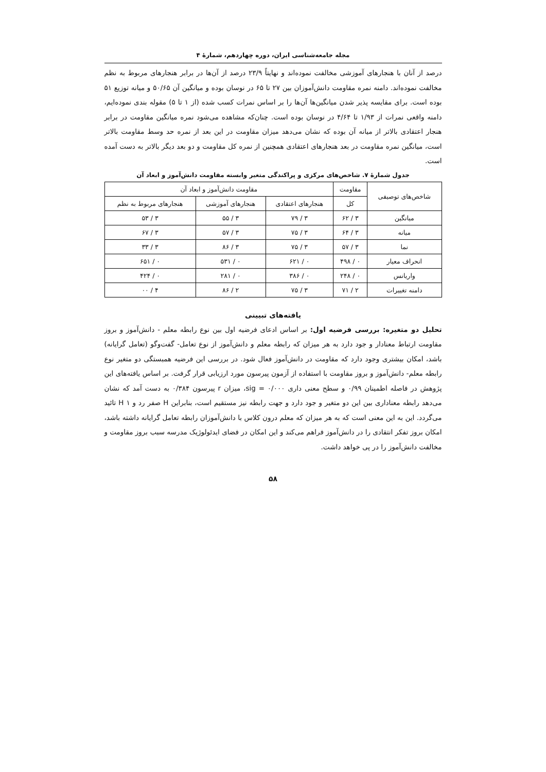مجله جامعه‌شناسی ایران، دوره چهاردهم، شمارۀ ۴
درصد از آنان با هنجارهای آموزشی مخالفت نموده‌اند و نهایتاً ۲۳/۹ درصد از آن‌ها در برابر هنجارهای مربوط به نظم مخالفت نموده‌اند. دامنه نمره مقاومت دانش‌آموزان بین ۲۷ تا ۶۵ در نوسان بوده و میانگین آن ۵۰/۶۵ و میانه توزیع ۵۱ بوده است. برای مقایسه پذیر شدن میانگین‌ها آن‌ها را بر اساس نمرات کسب شده (از ۱ تا ۵) مقوله بندی نموده‌ایم، دامنه واقعی نمرات از ۱/۹۳ تا ۴/۶۴ در نوسان بوده است. چنان‌که مشاهده می‌شود نمره میانگین مقاومت در برابر هنجار اعتقادی بالاتر از میانه آن بوده که نشان می‌دهد میزان مقاومت در این بعد از نمره حد وسط مقاومت بالاتر است، میانگین نمره مقاومت در بعد هنجارهای اعتقادی همچنین از نمره کل مقاومت و دو بعد دیگر بالاتر به دست آمده است.
جدول شمارۀ ۷. شاخص‌های مرکزی و پراکندگی متغیر وابسته مقاومت دانش‌آموز و ابعاد آن
| شاخص‌های توصیفی | مقاومت | مقاومت دانش‌آموز و ابعاد آن | | |
| --- | --- | --- | --- | --- |
| | کل | هنجارهای اعتقادی | هنجارهای آموزشی | هنجارهای مربوط به نظم |
| میانگین | ۳ / ۶۲ | ۳ / ۷۹ | ۳ / ۵۵ | ۳ / ۵۳ |
| میانه | ۳ / ۶۴ | ۳ / ۷۵ | ۳ / ۵۷ | ۳ / ۶۷ |
| نما | ۳ / ۵۷ | ۳ / ۷۵ | ۳ / ۸۶ | ۳ / ۳۳ |
| انحراف معیار | ۰ / ۴۹۸ | ۰ / ۶۲۱ | ۰ / ۵۳۱ | ۰ / ۶۵۱ |
| واریانس | ۰ / ۲۴۸ | ۰ / ۳۸۶ | ۰ / ۲۸۱ | ۰ / ۴۲۴ |
| دامنه تغییرات | ۲ / ۷۱ | ۳ / ۷۵ | ۲ / ۸۶ | ۴ / ۰۰ |
یافته‌های تبیینی
تحلیل دو متغیره: بررسی فرضیه اول: بر اساس ادعای فرضیه اول بین نوع رابطه معلم - دانش‌آموز و بروز مقاومت ارتباط معنادار و جود دارد به هر میزان که رابطه معلم و دانش‌آموز از نوع تعامل- گفت‌وگو (تعامل گرایانه) باشد، امکان بیشتری وجود دارد که مقاومت در دانش‌آموز فعال شود. در بررسی این فرضیه همبستگی دو متغیر نوع رابطه معلم- دانش‌آموز و بروز مقاومت با استفاده از آزمون پیرسون مورد ارزیابی قرار گرفت. بر اساس یافته‌های این پژوهش در فاصله اطمینان ۰/۹۹ و سطح معنی داری ۰/۰۰۰ = sig، میزان r پیرسون ۰/۳۸۴ به دست آمد که نشان می‌دهد رابطه معناداری بین این دو متغیر و جود دارد و جهت رابطه نیز مستقیم است، بنابراین H صفر رد و H ۱ تائید می‌گردد. این به این معنی است که به هر میزان که معلم درون کلاس با دانش‌آموزان رابطه تعامل گرایانه داشته باشد، امکان بروز تفکر انتقادی را در دانش‌آموز فراهم می‌کند و این امکان در فضای ایدئولوژیک مدرسه سبب بروز مقاومت و مخالفت دانش‌آموز را در پی خواهد داشت.
۵۸